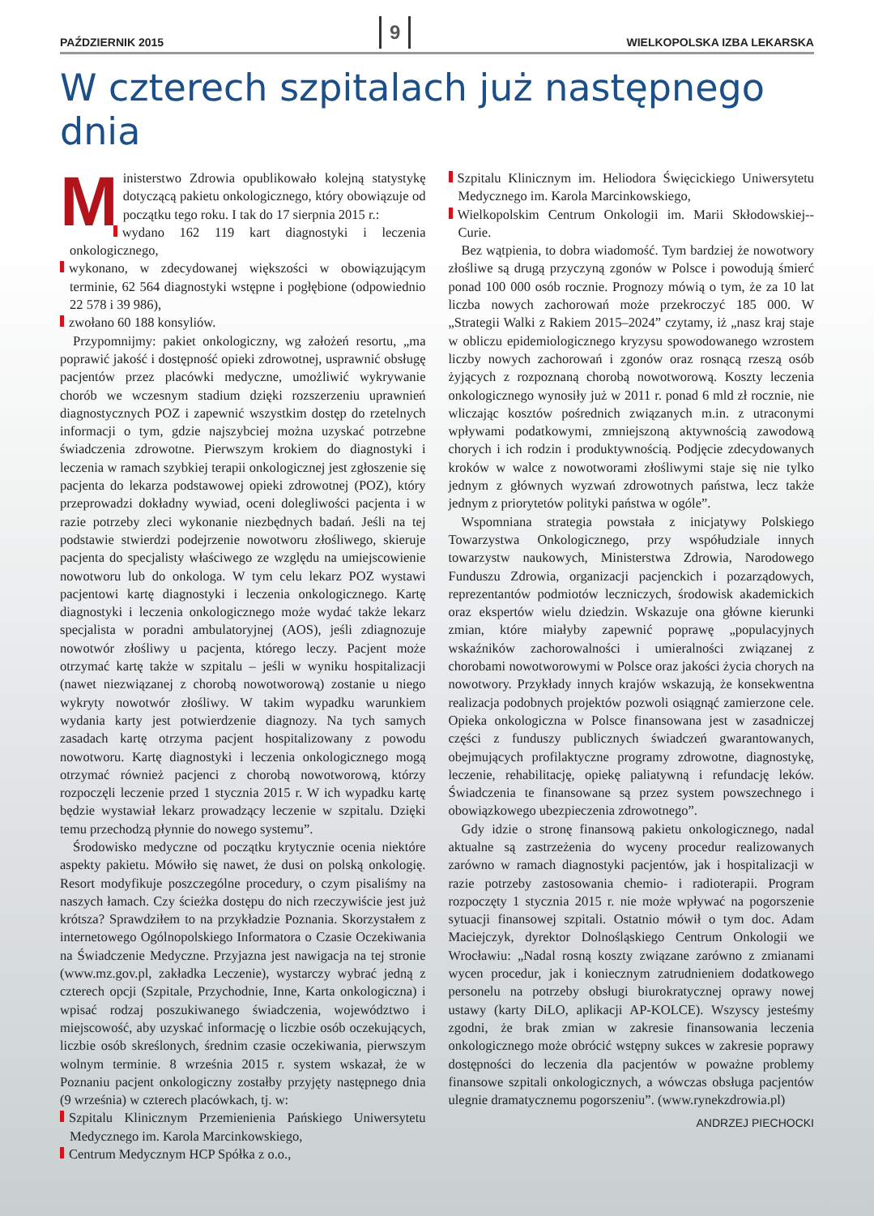PAŹDZIERNIK 2015 9 WIELKOPOLSKA IZBA LEKARSKA
W czterech szpitalach już następnego dnia
Ministerstwo Zdrowia opublikowało kolejną statystykę dotyczącą pakietu onkologicznego, który obowiązuje od początku tego roku. I tak do 17 sierpnia 2015 r.:
wydano 162 119 kart diagnostyki i leczenia onkologicznego,
wykonano, w zdecydowanej większości w obowiązującym terminie, 62 564 diagnostyki wstępne i pogłębione (odpowiednio 22 578 i 39 986),
zwołano 60 188 konsyliów.
Przypomnijmy: pakiet onkologiczny, wg założeń resortu, „ma poprawić jakość i dostępność opieki zdrowotnej, usprawnić obsługę pacjentów przez placówki medyczne, umożliwić wykrywanie chorób we wczesnym stadium dzięki rozszerzeniu uprawnień diagnostycznych POZ i zapewnić wszystkim dostęp do rzetelnych informacji o tym, gdzie najszybciej można uzyskać potrzebne świadczenia zdrowotne. Pierwszym krokiem do diagnostyki i leczenia w ramach szybkiej terapii onkologicznej jest zgłoszenie się pacjenta do lekarza podstawowej opieki zdrowotnej (POZ), który przeprowadzi dokładny wywiad, oceni dolegliwości pacjenta i w razie potrzeby zleci wykonanie niezbędnych badań. Jeśli na tej podstawie stwierdzi podejrzenie nowotworu złośliwego, skieruje pacjenta do specjalisty właściwego ze względu na umiejscowienie nowotworu lub do onkologa. W tym celu lekarz POZ wystawi pacjentowi kartę diagnostyki i leczenia onkologicznego. Kartę diagnostyki i leczenia onkologicznego może wydać także lekarz specjalista w poradni ambulatoryjnej (AOS), jeśli zdiagnozuje nowotwór złośliwy u pacjenta, którego leczy. Pacjent może otrzymać kartę także w szpitalu – jeśli w wyniku hospitalizacji (nawet niezwiązanej z chorobą nowotworową) zostanie u niego wykryty nowotwór złośliwy. W takim wypadku warunkiem wydania karty jest potwierdzenie diagnozy. Na tych samych zasadach kartę otrzyma pacjent hospitalizowany z powodu nowotworu. Kartę diagnostyki i leczenia onkologicznego mogą otrzymać również pacjenci z chorobą nowotworową, którzy rozpoczęli leczenie przed 1 stycznia 2015 r. W ich wypadku kartę będzie wystawiał lekarz prowadzący leczenie w szpitalu. Dzięki temu przechodzą płynnie do nowego systemu”.
Środowisko medyczne od początku krytycznie ocenia niektóre aspekty pakietu. Mówiło się nawet, że dusi on polską onkologię. Resort modyfikuje poszczególne procedury, o czym pisaliśmy na naszych łamach. Czy ścieżka dostępu do nich rzeczywiście jest już krótsza? Sprawdziłem to na przykładzie Poznania. Skorzystałem z internetowego Ogólnopolskiego Informatora o Czasie Oczekiwania na Świadczenie Medyczne. Przyjazna jest nawigacja na tej stronie (www.mz.gov.pl, zakładka Leczenie), wystarczy wybrać jedną z czterech opcji (Szpitale, Przychodnie, Inne, Karta onkologiczna) i wpisać rodzaj poszukiwanego świadczenia, województwo i miejscowość, aby uzyskać informację o liczbie osób oczekujących, liczbie osób skreślonych, średnim czasie oczekiwania, pierwszym wolnym terminie. 8 września 2015 r. system wskazał, że w Poznaniu pacjent onkologiczny zostałby przyjęty następnego dnia (9 września) w czterech placówkach, tj. w:
Szpitalu Klinicznym Przemienienia Pańskiego Uniwersytetu Medycznego im. Karola Marcinkowskiego,
Centrum Medycznym HCP Spółka z o.o.,
Szpitalu Klinicznym im. Heliodora Święcickiego Uniwersytetu Medycznego im. Karola Marcinkowskiego,
Wielkopolskim Centrum Onkologii im. Marii Skłodowskiej--Curie.
Bez wątpienia, to dobra wiadomość. Tym bardziej że nowotwory złośliwe są drugą przyczyną zgonów w Polsce i powodują śmierć ponad 100 000 osób rocznie. Prognozy mówią o tym, że za 10 lat liczba nowych zachorowań może przekroczyć 185 000. W „Strategii Walki z Rakiem 2015–2024” czytamy, iż „nasz kraj staje w obliczu epidemiologicznego kryzysu spowodowanego wzrostem liczby nowych zachorowań i zgonów oraz rosnącą rzeszą osób żyjących z rozpoznaną chorobą nowotworową. Koszty leczenia onkologicznego wynosiły już w 2011 r. ponad 6 mld zł rocznie, nie wliczając kosztów pośrednich związanych m.in. z utraconymi wpływami podatkowymi, zmniejszoną aktywnością zawodową chorych i ich rodzin i produktywnością. Podjęcie zdecydowanych kroków w walce z nowotworami złośliwymi staje się nie tylko jednym z głównych wyzwań zdrowotnych państwa, lecz także jednym z priorytetów polityki państwa w ogóle”.
Wspomniana strategia powstała z inicjatywy Polskiego Towarzystwa Onkologicznego, przy współudziale innych towarzystw naukowych, Ministerstwa Zdrowia, Narodowego Funduszu Zdrowia, organizacji pacjenckich i pozarządowych, reprezentantów podmiotów leczniczych, środowisk akademickich oraz ekspertów wielu dziedzin. Wskazuje ona główne kierunki zmian, które miałyby zapewnić poprawę „populacyjnych wskaźników zachorowalności i umieralności związanej z chorobami nowotworowymi w Polsce oraz jakości życia chorych na nowotwory. Przykłady innych krajów wskazują, że konsekwentna realizacja podobnych projektów pozwoli osiągnąć zamierzone cele. Opieka onkologiczna w Polsce finansowana jest w zasadniczej części z funduszy publicznych świadczeń gwarantowanych, obejmujących profilaktyczne programy zdrowotne, diagnostykę, leczenie, rehabilitację, opiekę paliatywną i refundację leków. Świadczenia te finansowane są przez system powszechnego i obowiązkowego ubezpieczenia zdrowotnego”.
Gdy idzie o stronę finansową pakietu onkologicznego, nadal aktualne są zastrzeżenia do wyceny procedur realizowanych zarówno w ramach diagnostyki pacjentów, jak i hospitalizacji w razie potrzeby zastosowania chemio- i radioterapii. Program rozpoczęty 1 stycznia 2015 r. nie może wpływać na pogorszenie sytuacji finansowej szpitali. Ostatnio mówił o tym doc. Adam Maciejczyk, dyrektor Dolnośląskiego Centrum Onkologii we Wrocławiu: „Nadal rosną koszty związane zarówno z zmianami wycen procedur, jak i koniecznym zatrudnieniem dodatkowego personelu na potrzeby obsługi biurokratycznej oprawy nowej ustawy (karty DiLO, aplikacji AP-KOLCE). Wszyscy jesteśmy zgodni, że brak zmian w zakresie finansowania leczenia onkologicznego może obrócić wstępny sukces w zakresie poprawy dostępności do leczenia dla pacjentów w poważne problemy finansowe szpitali onkologicznych, a wówczas obsługa pacjentów ulegnie dramatycznemu pogorszeniu”. (www.rynekzdrowia.pl)
ANDRZEJ PIECHOCKI